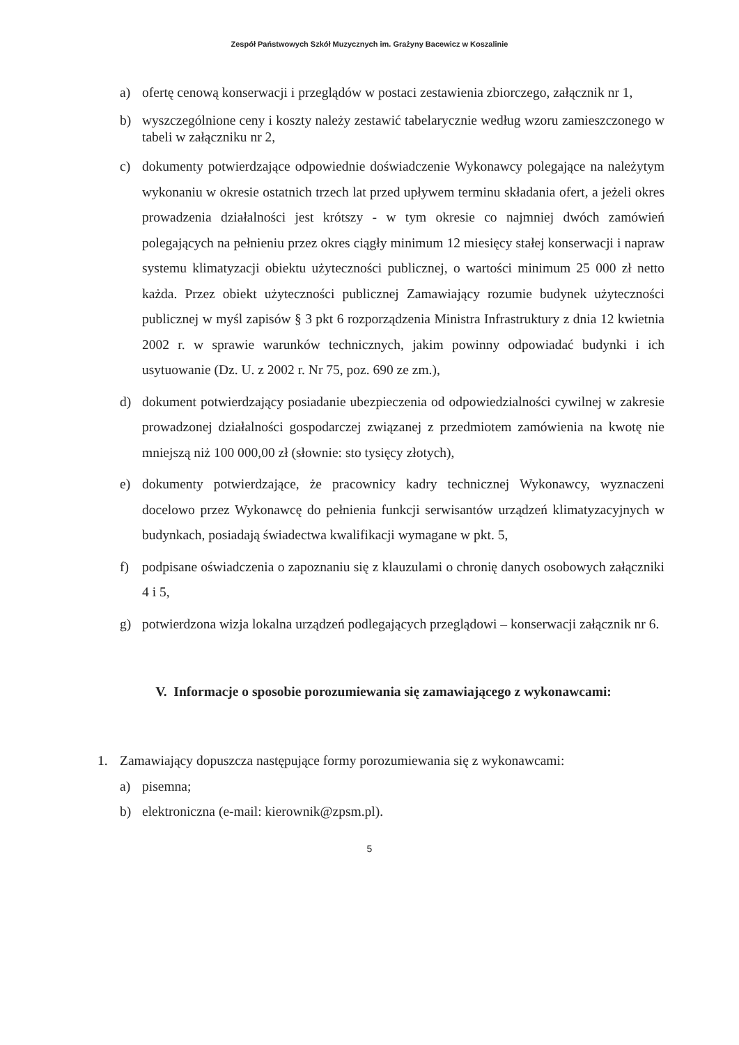Zespół Państwowych Szkół Muzycznych im. Grażyny Bacewicz w Koszalinie
a) ofertę cenową konserwacji i przeglądów w postaci zestawienia zbiorczego, załącznik nr 1,
b) wyszczególnione ceny i koszty należy zestawić tabelarycznie według wzoru zamieszczonego w tabeli w załączniku nr 2,
c) dokumenty potwierdzające odpowiednie doświadczenie Wykonawcy polegające na należytym wykonaniu w okresie ostatnich trzech lat przed upływem terminu składania ofert, a jeżeli okres prowadzenia działalności jest krótszy - w tym okresie co najmniej dwóch zamówień polegających na pełnieniu przez okres ciągły minimum 12 miesięcy stałej konserwacji i napraw systemu klimatyzacji obiektu użyteczności publicznej, o wartości minimum 25 000 zł netto każda. Przez obiekt użyteczności publicznej Zamawiający rozumie budynek użyteczności publicznej w myśl zapisów § 3 pkt 6 rozporządzenia Ministra Infrastruktury z dnia 12 kwietnia 2002 r. w sprawie warunków technicznych, jakim powinny odpowiadać budynki i ich usytuowanie (Dz. U. z 2002 r. Nr 75, poz. 690 ze zm.),
d) dokument potwierdzający posiadanie ubezpieczenia od odpowiedzialności cywilnej w zakresie prowadzonej działalności gospodarczej związanej z przedmiotem zamówienia na kwotę nie mniejszą niż 100 000,00 zł (słownie: sto tysięcy złotych),
e) dokumenty potwierdzające, że pracownicy kadry technicznej Wykonawcy, wyznaczeni docelowo przez Wykonawcę do pełnienia funkcji serwisantów urządzeń klimatyzacyjnych w budynkach, posiadają świadectwa kwalifikacji wymagane w pkt. 5,
f) podpisane oświadczenia o zapoznaniu się z klauzulami o chronię danych osobowych załączniki 4 i 5,
g) potwierdzona wizja lokalna urządzeń podlegających przeglądowi – konserwacji załącznik nr 6.
V. Informacje o sposobie porozumiewania się zamawiającego z wykonawcami:
1. Zamawiający dopuszcza następujące formy porozumiewania się z wykonawcami:
a) pisemna;
b) elektroniczna (e-mail: kierownik@zpsm.pl).
5